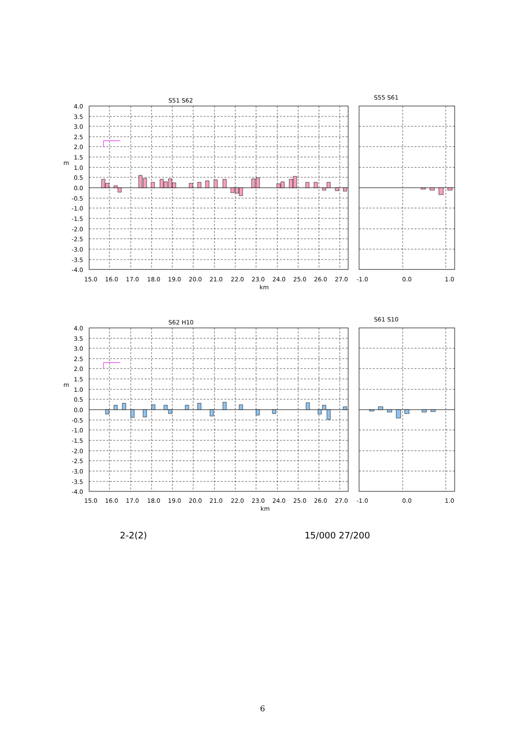S51 S62
S55 S61
4.0
3.5
3.0
2.5
2.0
1.5
1.0
0.5
0.0
-0.5
-1.0
-1.5
-2.0
-2.5
-3.0
-3.5
-4.0
m
15.0
16.0
17.0
18.0
19.0
20.0
21.0
22.0
23.0
24.0
25.0
26.0
27.0
-1.0
0.0
1.0
km
S62 H10
S61 S10
4.0
3.5
3.0
2.5
2.0
1.5
1.0
0.5
0.0
-0.5
-1.0
-1.5
-2.0
-2.5
-3.0
-3.5
-4.0
m
15.0
16.0
17.0
18.0
19.0
20.0
21.0
22.0
23.0
24.0
25.0
26.0
27.0
-1.0
0.0
1.0
km
2-2(2) 15/000 27/200
6